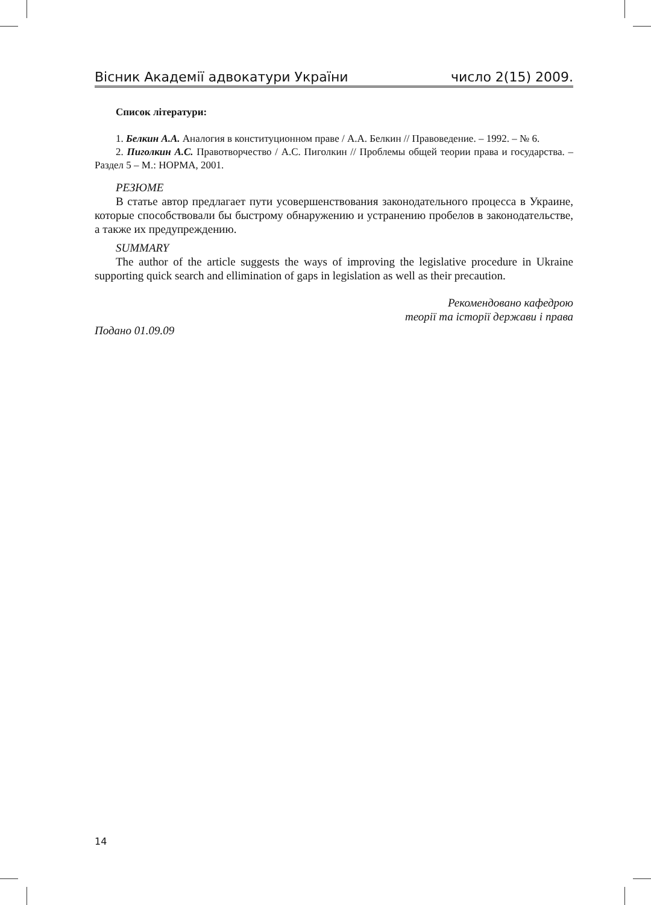Вісник Академії адвокатури України число 2(15) 2009.
Список літератури:
1. Белкин А.А. Аналогия в конституционном праве / А.А. Белкин // Правоведение. – 1992. – № 6.
2. Пиголкин А.С. Правотворчество / А.С. Пиголкин // Проблемы общей теории права и государства. – Раздел 5 – М.: НОРМА, 2001.
РЕЗЮМЕ
В статье автор предлагает пути усовершенствования законодательного процесса в Украине, которые способствовали бы быстрому обнаружению и устранению пробелов в законодательстве, а также их предупреждению.
SUMMARY
The author of the article suggests the ways of improving the legislative procedure in Ukraine supporting quick search and ellimination of gaps in legislation as well as their precaution.
Рекомендовано кафедрою
теорії та історії держави і права
Подано 01.09.09
14